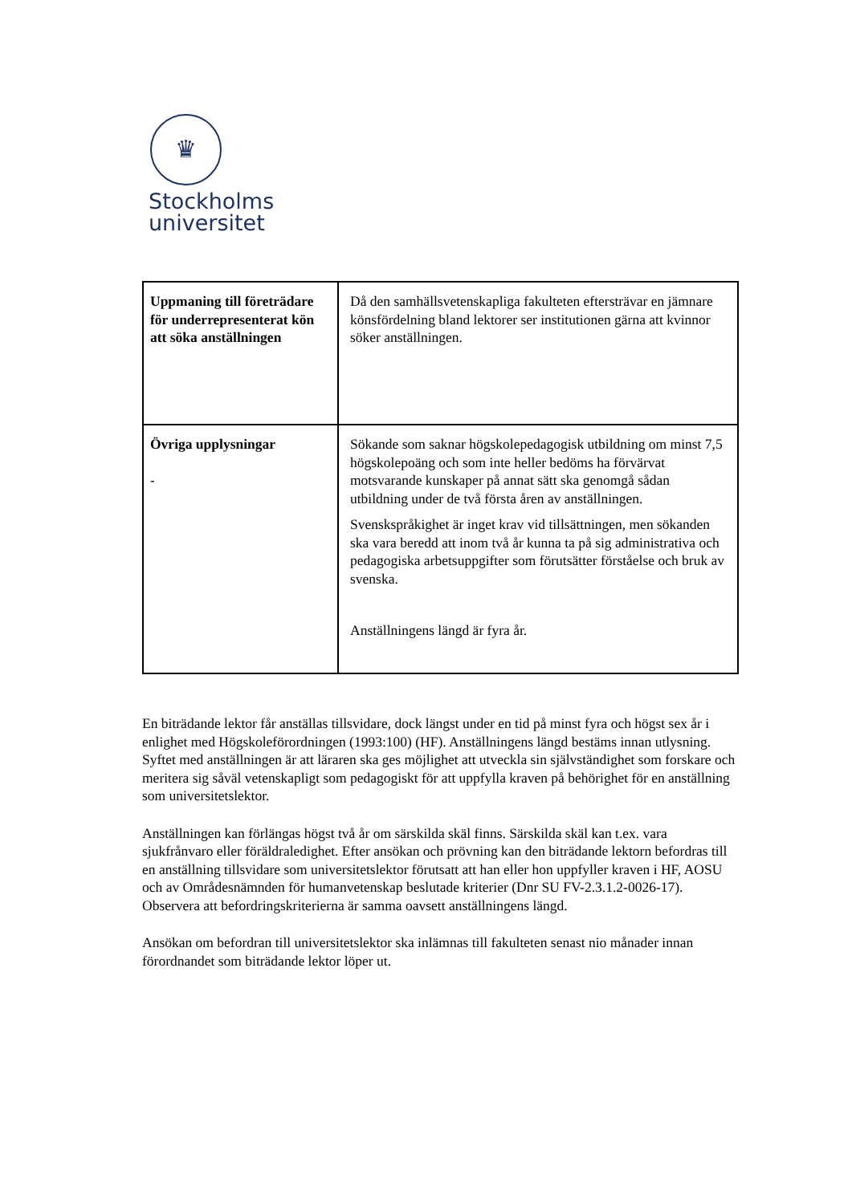♛
Stockholms
universitet
| Uppmaning till företrädare för underrepresenterat kön att söka anställningen | Då den samhällsvetenskapliga fakulteten eftersträvar en jämnare könsfördelning bland lektorer ser institutionen gärna att kvinnor söker anställningen. |
| Övriga upplysningar - | Sökande som saknar högskolepedagogisk utbildning om minst 7,5 högskolepoäng och som inte heller bedöms ha förvärvat motsvarande kunskaper på annat sätt ska genomgå sådan utbildning under de två första åren av anställningen. Svenskspråkighet är inget krav vid tillsättningen, men sökanden ska vara beredd att inom två år kunna ta på sig administrativa och pedagogiska arbetsuppgifter som förutsätter förståelse och bruk av svenska. Anställningens längd är fyra år. |
En biträdande lektor får anställas tillsvidare, dock längst under en tid på minst fyra och högst sex år i enlighet med Högskoleförordningen (1993:100) (HF). Anställningens längd bestäms innan utlysning. Syftet med anställningen är att läraren ska ges möjlighet att utveckla sin självständighet som forskare och meritera sig såväl vetenskapligt som pedagogiskt för att uppfylla kraven på behörighet för en anställning som universitetslektor.
Anställningen kan förlängas högst två år om särskilda skäl finns. Särskilda skäl kan t.ex. vara sjukfrånvaro eller föräldraledighet. Efter ansökan och prövning kan den biträdande lektorn befordras till en anställning tillsvidare som universitetslektor förutsatt att han eller hon uppfyller kraven i HF, AOSU och av Områdesnämnden för humanvetenskap beslutade kriterier (Dnr SU FV-2.3.1.2-0026-17). Observera att befordringskriterierna är samma oavsett anställningens längd.
Ansökan om befordran till universitetslektor ska inlämnas till fakulteten senast nio månader innan förordnandet som biträdande lektor löper ut.